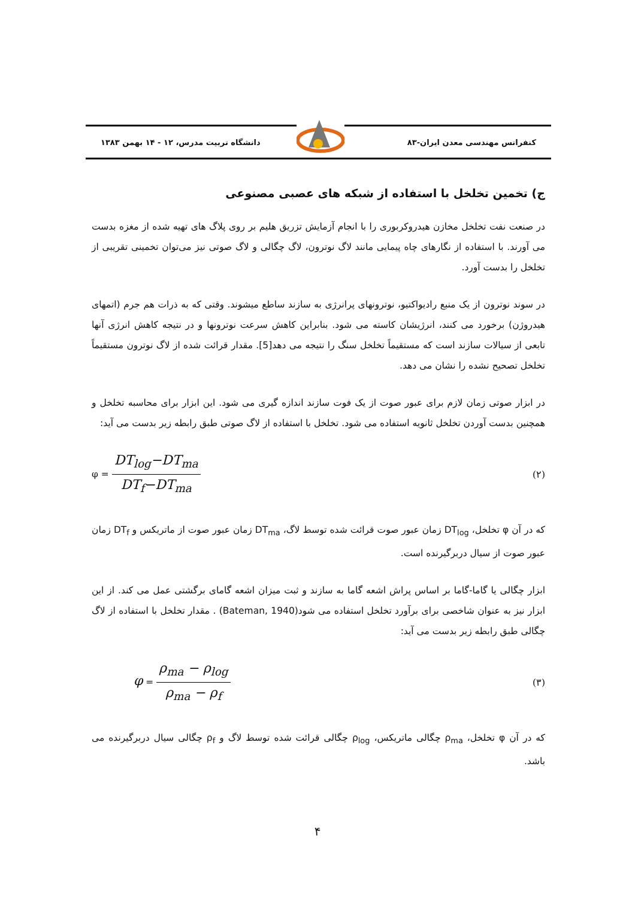کنفرانس مهندسی معدن ایران-۸۳ دانشگاه تربیت مدرس، ۱۲ - ۱۴ بهمن ۱۳۸۳
ج) تخمین تخلخل با استفاده از شبکه های عصبی مصنوعی
در صنعت نفت تخلخل مخازن هیدروکربوری را با انجام آزمایش تزریق هلیم بر روی پلاگ های تهیه شده از مغزه بدست می آورند. با استفاده از نگارهای چاه پیمایی مانند لاگ نوترون، لاگ چگالی و لاگ صوتی نیز می‌توان تخمینی تقریبی از تخلخل را بدست آورد.
در سوند نوترون از یک منبع رادیواکتیو، نوترونهای پرانرژی به سازند ساطع میشوند. وقتی که به ذرات هم جرم (اتمهای هیدروژن) برخورد می کنند، انرژیشان کاسته می شود. بنابراین کاهش سرعت نوترونها و در نتیجه کاهش انرژی آنها تابعی از سیالات سازند است که مستقیماً تخلخل سنگ را نتیجه می دهد[5]. مقدار قرائت شده از لاگ نوترون مستقیماً تخلخل تصحیح نشده را نشان می دهد.
در ابزار صوتی زمان لازم برای عبور صوت از یک فوت سازند اندازه گیری می شود. این ابزار برای محاسبه تخلخل و همچنین بدست آوردن تخلخل ثانویه استفاده می شود. تخلخل با استفاده از لاگ صوتی طبق رابطه زیر بدست می آید:
φ = DT<sub>log</sub>−DT<sub>ma</sub> DT<sub>f</sub>−DT<sub>ma</sub>
(۲)
که در آن φ تخلخل، DT<sub>log</sub> زمان عبور صوت قرائت شده توسط لاگ، DT<sub>ma</sub> زمان عبور صوت از ماتریکس و DT<sub>f</sub> زمان عبور صوت از سیال دربرگیرنده است.
ابزار چگالی یا گاما-گاما بر اساس پراش اشعه گاما به سازند و ثبت میزان اشعه گامای برگشتی عمل می کند. از این ابزار نیز به عنوان شاخصی برای برآورد تخلخل استفاده می شود(Bateman, 1940) . مقدار تخلخل با استفاده از لاگ چگالی طبق رابطه زیر بدست می آید:
φ = ρ<sub>ma</sub> − ρ<sub>log</sub> ρ<sub>ma</sub> − ρ<sub>f</sub>
(۳)
که در آن φ تخلخل، ρ<sub>ma</sub> چگالی ماتریکس، ρ<sub>log</sub> چگالی قرائت شده توسط لاگ و ρ<sub>f</sub> چگالی سیال دربرگیرنده می باشد.
۴